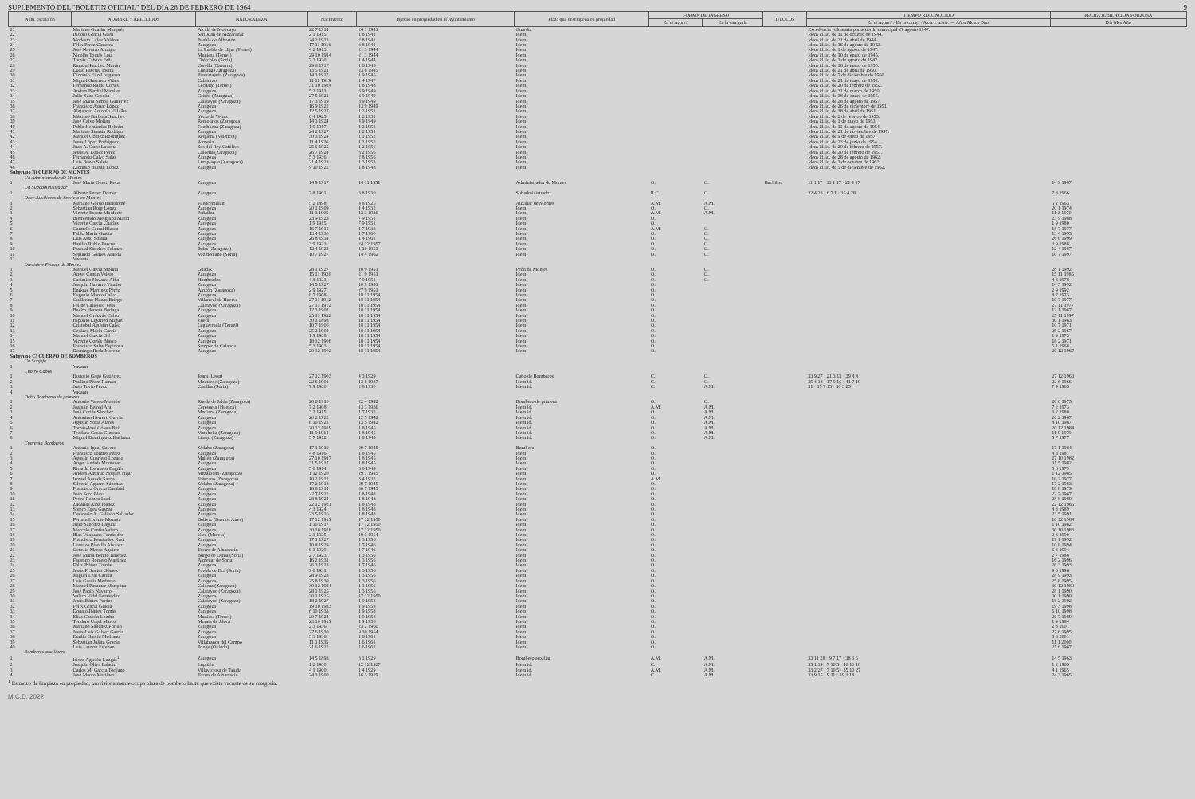SUPLEMENTO DEL "BOLETIN OFICIAL" DEL DIA 28 DE FEBRERO DE 1964 9
| Núm. escalafón | NOMBRE Y APELLIDOS | NATURALEZA | Nacimiento | Ingreso en propiedad en el Ayuntamiento | Plaza que desempeña en propiedad | FORMA DE INGRESO | | TITULOS | TIEMPO RECONOCIDO | FECHA JUBILACION FORZOSA |
| --- | --- | --- | --- | --- | --- | --- | --- | --- | --- | --- |
| | | | | | | En el Ayunt.º | En la categoría | | En el Ayunt.º / En la categ.ª / A efec. pasiv. — Años Meses Días | Día Mes Año |
| 21 | Mariano Guallar Marqués | Alcalá de Moncayo | 22 7 1914 | 24 1 1941 | Guardia | | | | Excedencia voluntaria por acuerdo municipal 27 agosto 1947. | |
| 22 | Isidoro Gracia Güell | San Juan de Mozarrifar | 2 1 1915 | 1 8 1941 | Idem | | | | Idem id. id. de 11 de octubre de 1944. | |
| 23 | Modesto Lafoz Valdrés | Puebla de Albortón | 24 2 1913 | 2 8 1941 | Idem | | | | Idem id. id. de 21 de abril de 1944. | |
| 24 | Félix Pérez Cimorra | Zaragoza | 17 11 1916 | 3 8 1941 | Idem | | | | Idem id. id. de 16 de agosto de 1942. | |
| 25 | José Navarro Armigo | La Puebla de Híjar (Teruel) | 4 2 1913 | 21 3 1944 | Idem | | | | Idem id. id. de 1 de agosto de 1947. | |
| 26 | Nicolás Tomás Lou | Muniesa (Teruel) | 29 10 1914 | 21 3 1944 | Idem | | | | Idem id. id. de 10 de enero de 1945. | |
| 27 | Tomás Cabeza Peña | Chércoles (Soria) | 7 3 1920 | 1 4 1944 | Idem | | | | Idem id. id. de 1 de agosto de 1947. | |
| 28 | Ramón Sánchez Martín | Corella (Navarra) | 29 8 1917 | 1 6 1945 | Idem | | | | Idem id. id. de 18 de enero de 1950. | |
| 29 | Lucio Pascual Iberni | Luesma (Zaragoza) | 13 5 1921 | 23 8 1945 | Idem | | | | Idem id. id. de 21 de abril de 1950. | |
| 30 | Dionisio Eito Longarón | Piedratajada (Zaragoza) | 14 3 1922 | 1 9 1945 | Idem | | | | Idem id. id. de 7 de diciembre de 1950. | |
| 31 | Miguel Guerrero Viñes | Calatorao | 11 11 1919 | 1 4 1947 | Idem | | | | Idem id. id. de 21 de mayo de 1952. | |
| 32 | Fernando Ramo Cortés | Lechago (Teruel) | 31 10 1924 | 1 8 1948 | Idem | | | | Idem id. id. de 20 de febrero de 1952. | |
| 33 | Andrés Berdiel Miralles | Zaragoza | 5 2 1913 | 3 9 1949 | Idem | | | | Idem id. id. de 31 de marzo de 1950. | |
| 34 | Julio Sanz Gascón | Grisén (Zaragoza) | 27 5 1921 | 3 9 1949 | Idem | | | | Idem id. id. de 18 de enero de 1955. | |
| 35 | José María Simón Gutiérrez | Calatayud (Zaragoza) | 17 3 1919 | 3 9 1949 | Idem | | | | Idem id. id. de 28 de agosto de 1957. | |
| 36 | Francisco Aznar López | Zaragoza | 16 9 1922 | 13 9 1949 | Idem | | | | Idem id. id. de 26 de diciembre de 1951. | |
| 37 | Alejandro Antonio Villalba | Zaragoza | 12 5 1927 | 1 2 1951 | Idem | | | | Idem id. id. de 18 de abril de 1951. | |
| 38 | Máximo Barbosa Sánchez | Yecla de Yeltes | 6 4 1925 | 1 2 1951 | Idem | | | | Idem id. id. de 2 de febrero de 1955. | |
| 39 | José Calvo Molina | Remolinos (Zaragoza) | 14 3 1924 | 4 9 1949 | Idem | | | | Idem id. id. de 1 de mayo de 1953. | |
| 40 | Pablo Hernández Beltrán | Fombuena (Zaragoza) | 1 9 1917 | 1 2 1951 | Idem | | | | Idem id. id. de 11 de agosto de 1954. | |
| 41 | Mariano Sinusía Rodrigo | Zaragoza | 24 2 1927 | 1 2 1951 | Idem | | | | Idem id. id. de 21 de noviembre de 1957. | |
| 42 | Manuel Gómez Rodríguez | Requena (Valencia) | 30 3 1924 | 1 1 1952 | Idem | | | | Idem id. id. de 9 de enero de 1957. | |
| 43 | Jesús López Rodríguez | Almería | 11 4 1926 | 1 1 1952 | Idem | | | | Idem id. id. de 23 de junio de 1954. | |
| 44 | Juan A. Onco Lacosta | Sos del Rey Católico | 25 6 1925 | 1 2 1956 | Idem | | | | Idem id. id. de 20 de febrero de 1957. | |
| 45 | Jesús A. López Pérez | Calcena (Zaragoza) | 26 7 1924 | 3 2 1956 | Idem | | | | Idem id. id. de 20 de febrero de 1957. | |
| 46 | Fernando Calvo Salas | Zaragoza | 5 3 1936 | 2 8 1956 | Idem | | | | Idem id. id. de 28 de agosto de 1962. | |
| 47 | Luis Bravo Salete | Lumpiaque (Zaragoza) | 21 4 1928 | 1 3 1953 | Idem | | | | Idem id. id. de 1 de octubre de 1962. | |
| 48 | Dionisio Buisán López | Zaragoza | 9 10 1922 | 1 8 1948 | Idem | | | | Idem id. id. de 5 de diciembre de 1962. | |
| Subgrupo B) CUERPO DE MONTES | | | | | | | | | | |
| Un Administrador de Montes | | | | | | | | | | |
| 1 | José María Oneca Recaj | Zaragoza | 14 9 1917 | 14 11 1951 | Administrador de Montes | O. | O. | Bachiller | 11 1 17 · 11 1 17 · 21 4 17 | 14 9 1987 |
| Un Subadministrador | | | | | | | | | | |
| 1 | Alberto Ferrer Domec | Zaragoza | 7 8 1901 | 3 8 1930 | Subadministrador | R.C. | O. | | 32 4 28 · 6 7 1 · 35 4 28 | 7 8 1966 |
| Doce Auxiliares de Servicio en Montes | | | | | | | | | | |
| 1 | Mariano Gordo Bartolomé | Fuencemillán | 5 2 1898 | 4 8 1925 | Auxiliar de Montes | A.M. | A.M. | | | 5 2 1963 |
| 2 | Sebastián Roig López | Zaragoza | 20 1 1909 | 1 4 1932 | Idem | O. | O. | | | 20 1 1974 |
| 3 | Vicente Escota Monforte | Peñaflor | 11 3 1905 | 13 3 1936 | Idem | A.M. | A.M. | | | 11 3 1970 |
| 4 | Bienvenido Melguizo Marín | Zaragoza | 23 9 1923 | 7 9 1951 | Idem | O. | | | | 23 9 1988 |
| 5 | Vicente García Charles | Zaragoza | 1 9 1915 | 7 9 1951 | Idem | O. | | | | 1 9 1980 |
| 6 | Carmelo Corral Blasco | Zaragoza | 16 7 1912 | 1 7 1932 | Idem | A.M. | O. | | | 18 7 1977 |
| 7 | Pablo Marín Gracia | Zaragoza | 13 4 1930 | 1 7 1960 | Idem | O. | O. | | | 13 4 1995 |
| 8 | Luis Asso Solana | Zaragoza | 26 8 1934 | 1 4 1961 | Idem | O. | O. | | | 26 8 1999 |
| 9 | Basilio Rubio Pascual | Zaragoza | 3 9 1923 | 24 12 1957 | Idem | O. | O. | | | 3 9 1988 |
| 10 | Pascual Sánchez Solanas | Ibdes (Zaragoza) | 12 4 1922 | 1 10 1951 | Idem | O. | O. | | | 12 4 1987 |
| 11 | Segundo Gómez Aranda | Vozmediano (Soria) | 10 7 1927 | 14 4 1962 | Idem | O. | O. | | | 10 7 1997 |
| 12 | Vacante | | | | | | | | | |
| Diecisiete Peones de Montes | | | | | | | | | | |
| 1 | Manuel García Molina | Guadix | 28 1 1927 | 10 9 1951 | Peón de Montes | O. | O. | | | 28 1 1992 |
| 2 | Angel Cantín Valero | Zaragoza | 15 11 1920 | 21 9 1951 | Idem | O. | O. | | | 15 11 1985 |
| 3 | Casimiro Navarro Alba | Hombrados | 4 3 1923 | 7 9 1951 | Idem | O. | O. | | | 4 3 1978 |
| 4 | Joaquín Navarro Vitaller | Zaragoza | 14 5 1927 | 10 9 1951 | Idem | O. | | | | 14 5 1992 |
| 5 | Enrique Martínez Pérez | Ainzón (Zaragoza) | 2 9 1927 | 27 9 1951 | Idem | O. | | | | 2 9 1992 |
| 6 | Eugenio Marco Calvo | Zaragoza | 8 7 1908 | 18 11 1954 | Idem | O. | | | | 8 7 1973 |
| 7 | Guillermo Planas Briega | Villarreal de Huerva | 27 11 1912 | 18 11 1954 | Idem | O. | | | | 10 7 1977 |
| 8 | Felipe Callejero Vera | Calatayud (Zaragoza) | 27 11 1912 | 18 11 1954 | Idem | O. | | | | 27 11 1977 |
| 9 | Benito Herrera Berlaga | Zaragoza | 12 1 1902 | 18 11 1954 | Idem | O. | | | | 12 1 1967 |
| 10 | Manuel Ordovás Calvo | Zaragoza | 25 11 1932 | 18 11 1954 | Idem | O. | | | | 25 11 1997 |
| 11 | Hipólito Ligorred Miguel | Zuera | 30 1 1898 | 18 11 1954 | Idem | O. | | | | 30 1 1963 |
| 12 | Cristóbal Agustín Calvo | Leguerruela (Teruel) | 10 7 1906 | 18 11 1954 | Idem | O. | | | | 10 7 1971 |
| 13 | Cesáreo Marín García | Zaragoza | 25 2 1902 | 18 11 1954 | Idem | O. | | | | 25 2 1967 |
| 14 | Manuel García Gil | Zaragoza | 1 9 1908 | 18 11 1954 | Idem | O. | | | | 1 9 1973 |
| 15 | Vicente Cortés Blasco | Zaragoza | 18 12 1906 | 18 11 1954 | Idem | O. | | | | 18 2 1971 |
| 16 | Francisco Salas Espinosa | Samper de Calanda | 5 1 1903 | 18 11 1954 | Idem | O. | | | | 5 1 1968 |
| 17 | Domingo Roda Moreno | Zaragoza | 20 12 1902 | 18 11 1954 | Idem | O. | | | | 20 12 1967 |
| Subgrupo C) CUERPO DE BOMBEROS | | | | | | | | | | |
| Un Subjefe | | | | | | | | | | |
| 1 | Vacante | | | | | | | | | |
| Cuatro Cabos | | | | | | | | | | |
| 1 | Honorio Gago Gutiérrez | Joara (León) | 27 12 1903 | 4 3 1929 | Cabo de Bomberos | C. | O. | | 33 9 27 · 21 3 13 · 39 4 4 | 27 12 1968 |
| 2 | Paulino Pérez Ramón | Monterde (Zaragoza) | 22 6 1901 | 13 8 1927 | Idem id. | C. | O. | | 35 4 18 · 17 9 16 · 41 7 19 | 22 6 1966 |
| 3 | Juan Tovío Pérez | Casillas (Soria) | 7 9 1900 | 2 8 1930 | Idem id. | C. | A.M. | | 31 · 15 7 15 · 36 3 25 | 7 9 1965 |
| 4 | Vacante | | | | | | | | | |
| Ocho Bomberos de primera | | | | | | | | | | |
| 1 | Antonio Valero Montón | Rueda de Jalón (Zaragoza) | 20 6 1910 | 22 4 1942 | Bombero de primera | O. | O. | | | 20 6 1975 |
| 2 | Joaquín Beired Ara | Ceresuela (Huesca) | 7 2 1908 | 13 3 1936 | Idem id. | A.M. | A.M. | | | 7 2 1973 |
| 3 | José Cortés Sánchez | Mediana (Zaragoza) | 3 2 1915 | 1 7 1932 | Idem id. | O. | A.M. | | | 3 2 1980 |
| 4 | Antonino Herrero García | Zaragoza | 20 2 1922 | 12 5 1942 | Idem id. | O. | A.M. | | | 20 2 1987 |
| 5 | Agustín Soria Alares | Zaragoza | 8 10 1922 | 13 5 1942 | Idem id. | O. | A.M. | | | 8 10 1987 |
| 6 | Tomás-José Cólera Buil | Zaragoza | 20 12 1919 | 1 8 1945 | Idem id. | O. | A.M. | | | 20 12 1984 |
| 7 | Teodoro Gasca Gimeno | Vistabella (Zaragoza) | 11 9 1914 | 1 8 1945 | Idem id. | O. | A.M. | | | 11 9 1979 |
| 8 | Miguel Domínguez Ibarbuen | Litago (Zaragoza) | 5 7 1912 | 1 8 1945 | Idem id. | O. | A.M. | | | 5 7 1977 |
| Cuarenta Bomberos | | | | | | | | | | |
| 1 | Antonio Igual Cavero | Sádaba (Zaragoza) | 17 1 1919 | 29 7 1945 | Bombero | O. | | | | 17 1 1984 |
| 2 | Francisco Tormes Pérez | Zaragoza | 4 8 1916 | 1 8 1945 | Idem | O. | | | | 4 8 1981 |
| 3 | Agustín Cuartero Lozano | Mallén (Zaragoza) | 27 10 1917 | 1 8 1945 | Idem | O. | | | | 27 10 1982 |
| 4 | Angel Andrés Muntanes | Zaragoza | 31 5 1917 | 1 8 1945 | Idem | O. | | | | 31 5 1982 |
| 5 | Ricardo Escanero Bagüés | Zaragoza | 5 6 1914 | 3 8 1945 | Idem | O. | | | | 5 6 1979 |
| 6 | Andrés Antonio Nogués Híjar | Mezalocha (Zaragoza) | 1 12 1920 | 29 7 1945 | Idem | O. | | | | 1 12 1985 |
| 7 | Ismael Aranda Sarría | Fréscano (Zaragoza) | 10 2 1912 | 3 4 1932 | Idem | A.M. | | | | 10 2 1977 |
| 8 | Silverio Aguerri Sánchez | Sádaba (Zaragoza) | 17 2 1918 | 29 7 1945 | Idem | O. | | | | 17 2 1983 |
| 9 | Francisco Gracia Casabiel | Zaragoza | 18 8 1914 | 30 7 1945 | Idem | O. | | | | 18 8 1979 |
| 10 | Juan Soro Blesa | Zaragoza | 22 7 1922 | 1 8 1948 | Idem | O. | | | | 22 7 1987 |
| 11 | Pedro Romeo Luel | Zaragoza | 28 8 1924 | 1 8 1948 | Idem | O. | | | | 28 8 1989 |
| 12 | Zacarías Alba Ibáñez | Zaragoza | 22 12 1921 | 1 8 1948 | Idem | O. | | | | 22 12 1986 |
| 13 | Sotero Egea Gaspar | Zaragoza | 4 3 1924 | 1 8 1948 | Idem | O. | | | | 4 3 1989 |
| 14 | Desiderio A. Galindo Salvador | Zaragoza | 23 5 1926 | 1 8 1948 | Idem | O. | | | | 23 5 1991 |
| 15 | Fermín Lorente Moraita | Bolívar (Buenos Aires) | 17 12 1919 | 17 12 1950 | Idem | O. | | | | 10 12 1984 |
| 16 | Julio Sánchez Laguna | Zaragoza | 1 10 1917 | 17 12 1950 | Idem | O. | | | | 1 10 1982 |
| 17 | Marcelo Cantín Valero | Zaragoza | 30 10 1918 | 17 12 1950 | Idem | O. | | | | 30 10 1983 |
| 18 | Blas Vilajuana Fernández | Ulea (Murcia) | 2 3 1925 | 19 3 1954 | Idem | O. | | | | 2 3 1990 |
| 19 | Francisco Fernández Rudi | Zaragoza | 17 1 1927 | 1 3 1956 | Idem | O. | | | | 17 1 1992 |
| 20 | Lorenzo Planillo Alvarez | Zaragoza | 10 8 1929 | 1 7 1946 | Idem | O. | | | | 10 8 1994 |
| 21 | Octavio Marco Aguirre | Torres de Albarracín | 6 3 1929 | 1 7 1946 | Idem | O. | | | | 6 3 1994 |
| 22 | José María Benito Jiménez | Burgo de Osma (Soria) | 2 7 1923 | 1 3 1956 | Idem | O. | | | | 2 7 1988 |
| 23 | Faustino Romero Martínez | Almenar de Soria | 16 2 1931 | 1 3 1956 | Idem | O. | | | | 16 2 1996 |
| 24 | Félix Ibáñez Tomás | Zaragoza | 26 3 1928 | 1 7 1946 | Idem | O. | | | | 26 3 1993 |
| 25 | Jesús F. Sueiro Gómez | Puebla de Eca (Soria) | 9 6 1931 | 1 3 1956 | Idem | O. | | | | 9 6 1996 |
| 26 | Miguel Leal Carilla | Zaragoza | 28 9 1928 | 1 3 1956 | Idem | O. | | | | 28 9 1993 |
| 27 | Luis García Medrano | Zaragoza | 25 8 1930 | 1 3 1956 | Idem | O. | | | | 25 8 1995 |
| 28 | Manuel Pasamar Marquina | Calcena (Zaragoza) | 30 12 1924 | 1 3 1956 | Idem | O. | | | | 30 12 1989 |
| 29 | José Pablo Navarro | Calatayud (Zaragoza) | 28 1 1925 | 1 3 1956 | Idem | O. | | | | 28 1 1990 |
| 30 | Valero Vidal Fernández | Zaragoza | 30 1 1925 | 17 12 1950 | Idem | O. | | | | 30 1 1990 |
| 31 | Jesús Ibáñez Pardos | Calatayud (Zaragoza) | 18 2 1927 | 1 9 1958 | Idem | O. | | | | 18 2 1992 |
| 32 | Félix Gracia Gracia | Zaragoza | 19 10 1933 | 1 9 1958 | Idem | O. | | | | 19 3 1998 |
| 33 | Donato Ibáñez Tomás | Zaragoza | 6 10 1933 | 1 9 1958 | Idem | O. | | | | 6 10 1998 |
| 34 | Elías Gascón Lomba | Muniesa (Teruel) | 20 7 1924 | 1 9 1958 | Idem | O. | | | | 20 7 1989 |
| 35 | Teodoro Urgel Marco | Morata de Jiloca | 23 10 1919 | 1 9 1958 | Idem | O. | | | | 1 9 1984 |
| 36 | Mariano Sánchez Fortún | Zaragoza | 2 3 1936 | 23 2 1960 | Idem | O. | | | | 2 3 2001 |
| 37 | Jesús-Luis Gálvez García | Zaragoza | 27 6 1930 | 9 10 1954 | Idem | O. | | | | 27 6 1995 |
| 38 | Emilio García Medrano | Zaragoza | 5 3 1936 | 1 6 1961 | Idem | O. | | | | 5 3 2001 |
| 39 | Sebastián Julián Gracia | Villafranca del Campo | 11 1 1935 | 1 6 1961 | Idem | O. | | | | 11 1 2000 |
| 40 | Luis Latorre Esteban | Ponge (Oviedo) | 21 6 1922 | 1 6 1962 | Idem | O. | | | | 21 6 1987 |
| Bomberos auxiliares | | | | | | | | | | |
| 1 | Isidro Agudón Longás<sup>1</sup> | Zaragoza | 14 5 1898 | 3 1 1929 | Bombero auxiliar | A.M. | A.M. | | 33 11 28 · 9 7 17 · 38 3 6 | 14 5 1963 |
| 2 | Joaquín Oliva Palacín | Lupiñén | 1 2 1900 | 12 12 1927 | Idem id. | C. | A.M. | | 35 1 19 · 7 10 5 · 40 10 18 | 1 2 1965 |
| 3 | Carlos M. García Torijano | Villaviciosa de Tajuña | 4 1 1900 | 1 4 1929 | Idem id. | A.M. | A.M. | | 33 2 27 · 7 10 5 · 35 10 27 | 4 1 1965 |
| 4 | José Marco Martínez | Torres de Albarracín | 24 3 1900 | 16 3 1929 | Idem id. | C. | A.M. | | 33 9 15 · 9 11 · 39 3 14 | 24 3 1965 |
<sup>1</sup> Es mozo de limpieza en propiedad; provisionalmente ocupa plaza de bombero hasta que exista vacante de su categoría.
M.C.D. 2022